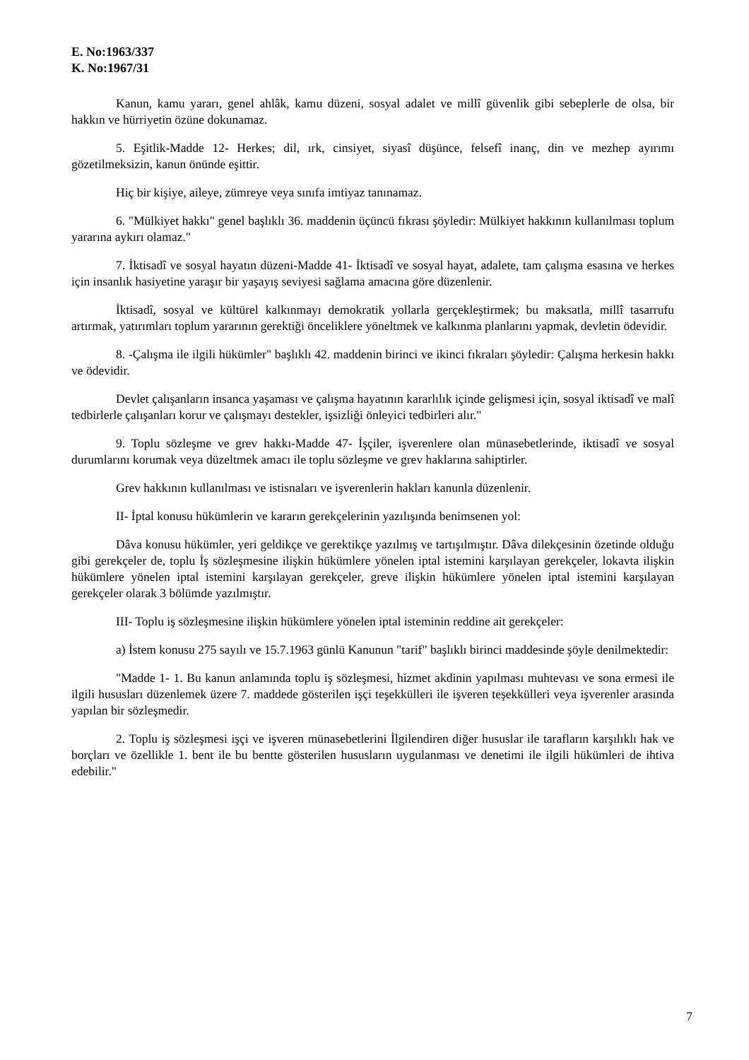E. No:1963/337
K. No:1967/31
Kanun, kamu yararı, genel ahlâk, kamu düzeni, sosyal adalet ve millî güvenlik gibi sebeplerle de olsa, bir hakkın ve hürriyetin özüne dokunamaz.
5. Eşitlik-Madde 12- Herkes; dil, ırk, cinsiyet, siyasî düşünce, felsefî inanç, din ve mezhep ayırımı gözetilmeksizin, kanun önünde eşittir.
Hiç bir kişiye, aileye, zümreye veya sınıfa imtiyaz tanınamaz.
6. "Mülkiyet hakkı" genel başlıklı 36. maddenin üçüncü fıkrası şöyledir: Mülkiyet hakkının kullanılması toplum yararına aykırı olamaz."
7. İktisadî ve sosyal hayatın düzeni-Madde 41- İktisadî ve sosyal hayat, adalete, tam çalışma esasına ve herkes için insanlık hasiyetine yaraşır bir yaşayış seviyesi sağlama amacına göre düzenlenir.
İktisadî, sosyal ve kültürel kalkınmayı demokratik yollarla gerçekleştirmek; bu maksatla, millî tasarrufu artırmak, yatırımları toplum yararının gerektiği önceliklere yöneltmek ve kalkınma planlarını yapmak, devletin ödevidir.
8. -Çalışma ile ilgili hükümler" başlıklı 42. maddenin birinci ve ikinci fıkraları şöyledir: Çalışma herkesin hakkı ve ödevidir.
Devlet çalışanların insanca yaşaması ve çalışma hayatının kararlılık içinde gelişmesi için, sosyal iktisadî ve malî tedbirlerle çalışanları korur ve çalışmayı destekler, işsizliği önleyici tedbirleri alır."
9. Toplu sözleşme ve grev hakkı-Madde 47- İşçiler, işverenlere olan münasebetlerinde, iktisadî ve sosyal durumlarını korumak veya düzeltmek amacı ile toplu sözleşme ve grev haklarına sahiptirler.
Grev hakkının kullanılması ve istisnaları ve işverenlerin hakları kanunla düzenlenir.
II- İptal konusu hükümlerin ve kararın gerekçelerinin yazılışında benimsenen yol:
Dâva konusu hükümler, yeri geldikçe ve gerektikçe yazılmış ve tartışılmıştır. Dâva dilekçesinin özetinde olduğu gibi gerekçeler de, toplu İş sözleşmesine ilişkin hükümlere yönelen iptal istemini karşılayan gerekçeler, lokavta ilişkin hükümlere yönelen iptal istemini karşılayan gerekçeler, greve ilişkin hükümlere yönelen iptal istemini karşılayan gerekçeler olarak 3 bölümde yazılmıştır.
III- Toplu iş sözleşmesine ilişkin hükümlere yönelen iptal isteminin reddine ait gerekçeler:
a) İstem konusu 275 sayılı ve 15.7.1963 günlü Kanunun "tarif" başlıklı birinci maddesinde şöyle denilmektedir:
"Madde 1- 1. Bu kanun anlamında toplu iş sözleşmesi, hizmet akdinin yapılması muhtevası ve sona ermesi ile ilgili hususları düzenlemek üzere 7. maddede gösterilen işçi teşekkülleri ile işveren teşekkülleri veya işverenler arasında yapılan bir sözleşmedir.
2. Toplu iş sözleşmesi işçi ve işveren münasebetlerini İlgilendiren diğer hususlar ile tarafların karşılıklı hak ve borçları ve özellikle 1. bent ile bu bentte gösterilen hususların uygulanması ve denetimi ile ilgili hükümleri de ihtiva edebilir."
7